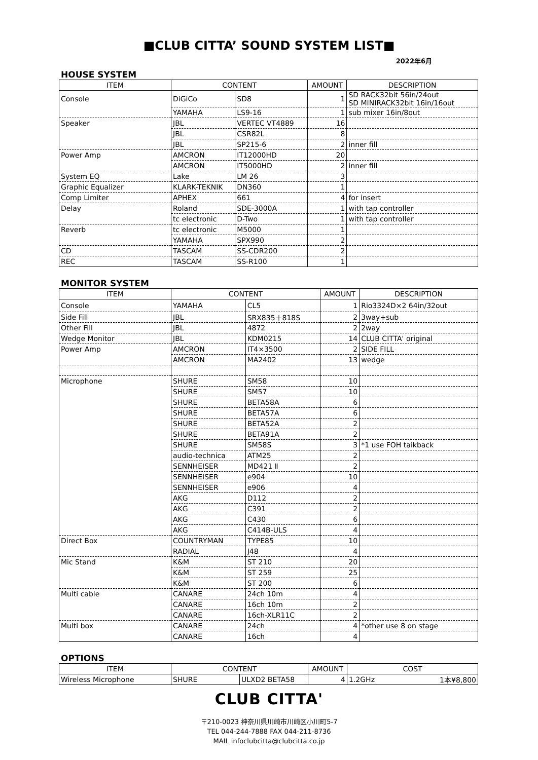■CLUB CITTA’ SOUND SYSTEM LIST■
2022年6月
HOUSE SYSTEM
| ITEM | CONTENT | | AMOUNT | DESCRIPTION |
| --- | --- | --- | --- | --- |
| Console | DiGiCo | SD8 | 1 | SD RACK32bit 56in/24out SD MINIRACK32bit 16in/16out |
| | YAMAHA | LS9-16 | 1 | sub mixer 16in/8out |
| Speaker | JBL | VERTEC VT4889 | 16 | |
| | JBL | CSR82L | 8 | |
| | JBL | SP215-6 | 2 | inner fill |
| Power Amp | AMCRON | IT12000HD | 20 | |
| | AMCRON | IT5000HD | 2 | inner fill |
| System EQ | Lake | LM 26 | 3 | |
| Graphic Equalizer | KLARK-TEKNIK | DN360 | 1 | |
| Comp Limiter | APHEX | 661 | 4 | for insert |
| Delay | Roland | SDE-3000A | 1 | with tap controller |
| | tc electronic | D-Two | 1 | with tap controller |
| Reverb | tc electronic | M5000 | 1 | |
| | YAMAHA | SPX990 | 2 | |
| CD | TASCAM | SS-CDR200 | 2 | |
| REC | TASCAM | SS-R100 | 1 | |
MONITOR SYSTEM
| ITEM | CONTENT | | AMOUNT | DESCRIPTION |
| --- | --- | --- | --- | --- |
| Console | YAMAHA | CL5 | 1 | Rio3324D×2 64in/32out |
| Side Fill | JBL | SRX835＋818S | 2 | 3way+sub |
| Other Fill | JBL | 4872 | 2 | 2way |
| Wedge Monitor | JBL | KDM0215 | 14 | CLUB CITTA' original |
| Power Amp | AMCRON | IT4×3500 | 2 | SIDE FILL |
| | AMCRON | MA2402 | 13 | wedge |
| Microphone | SHURE | SM58 | 10 | |
| | SHURE | SM57 | 10 | |
| | SHURE | BETA58A | 6 | |
| | SHURE | BETA57A | 6 | |
| | SHURE | BETA52A | 2 | |
| | SHURE | BETA91A | 2 | |
| | SHURE | SM58S | 3 | *1 use FOH taikback |
| | audio-technica | ATM25 | 2 | |
| | SENNHEISER | MD421 Ⅱ | 2 | |
| | SENNHEISER | e904 | 10 | |
| | SENNHEISER | e906 | 4 | |
| | AKG | D112 | 2 | |
| | AKG | C391 | 2 | |
| | AKG | C430 | 6 | |
| | AKG | C414B-ULS | 4 | |
| Direct Box | COUNTRYMAN | TYPE85 | 10 | |
| | RADIAL | J48 | 4 | |
| Mic Stand | K&M | ST 210 | 20 | |
| | K&M | ST 259 | 25 | |
| | K&M | ST 200 | 6 | |
| Multi cable | CANARE | 24ch 10m | 4 | |
| | CANARE | 16ch 10m | 2 | |
| | CANARE | 16ch-XLR11C | 2 | |
| Multi box | CANARE | 24ch | 4 | *other use 8 on stage |
| | CANARE | 16ch | 4 | |
OPTIONS
| ITEM | CONTENT | | AMOUNT | COST | |
| --- | --- | --- | --- | --- | --- |
| Wireless Microphone | SHURE | ULXD2 BETA58 | 4 | 1.2GHz | 1本¥8,800 |
CLUB CITTA'
〒210-0023 神奈川県川崎市川崎区小川町5-7
TEL 044-244-7888 FAX 044-211-8736
MAIL infoclubcitta@clubcitta.co.jp